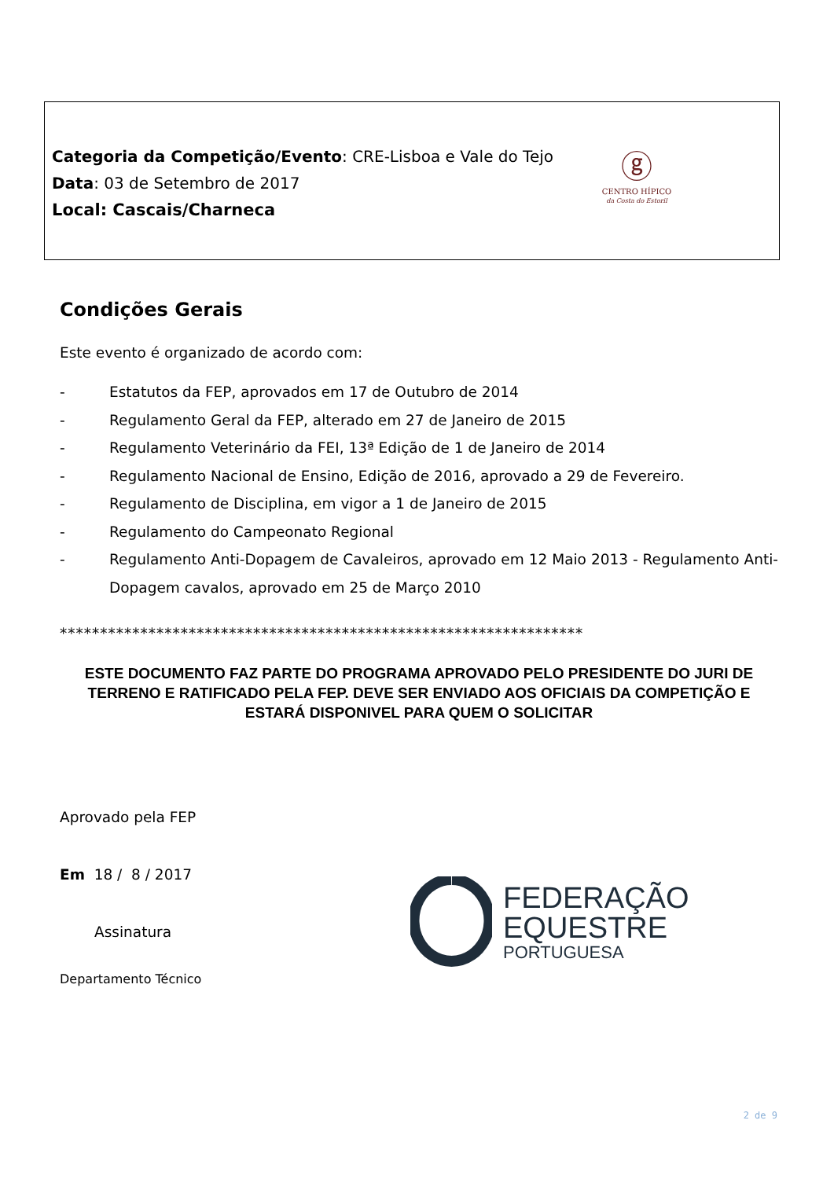Categoria da Competição/Evento: CRE-Lisboa e Vale do Tejo
Data: 03 de Setembro de 2017
Local: Cascais/Charneca
ⓖ
CENTRO HÍPICO
da Costa do Estoril
Condições Gerais
Este evento é organizado de acordo com:
- Estatutos da FEP, aprovados em 17 de Outubro de 2014
- Regulamento Geral da FEP, alterado em 27 de Janeiro de 2015
- Regulamento Veterinário da FEI, 13ª Edição de 1 de Janeiro de 2014
- Regulamento Nacional de Ensino, Edição de 2016, aprovado a 29 de Fevereiro.
- Regulamento de Disciplina, em vigor a 1 de Janeiro de 2015
- Regulamento do Campeonato Regional
- Regulamento Anti-Dopagem de Cavaleiros, aprovado em 12 Maio 2013 - Regulamento Anti-Dopagem cavalos, aprovado em 25 de Março 2010
*****************************************************************
ESTE DOCUMENTO FAZ PARTE DO PROGRAMA APROVADO PELO PRESIDENTE DO JURI DE TERRENO E RATIFICADO PELA FEP. DEVE SER ENVIADO AOS OFICIAIS DA COMPETIÇÃO E ESTARÁ DISPONIVEL PARA QUEM O SOLICITAR
Aprovado pela FEP
Em 18 / 8 / 2017
Assinatura
Departamento Técnico
FEDERAÇÃO
EQUESTRE
PORTUGUESA
2 de 9